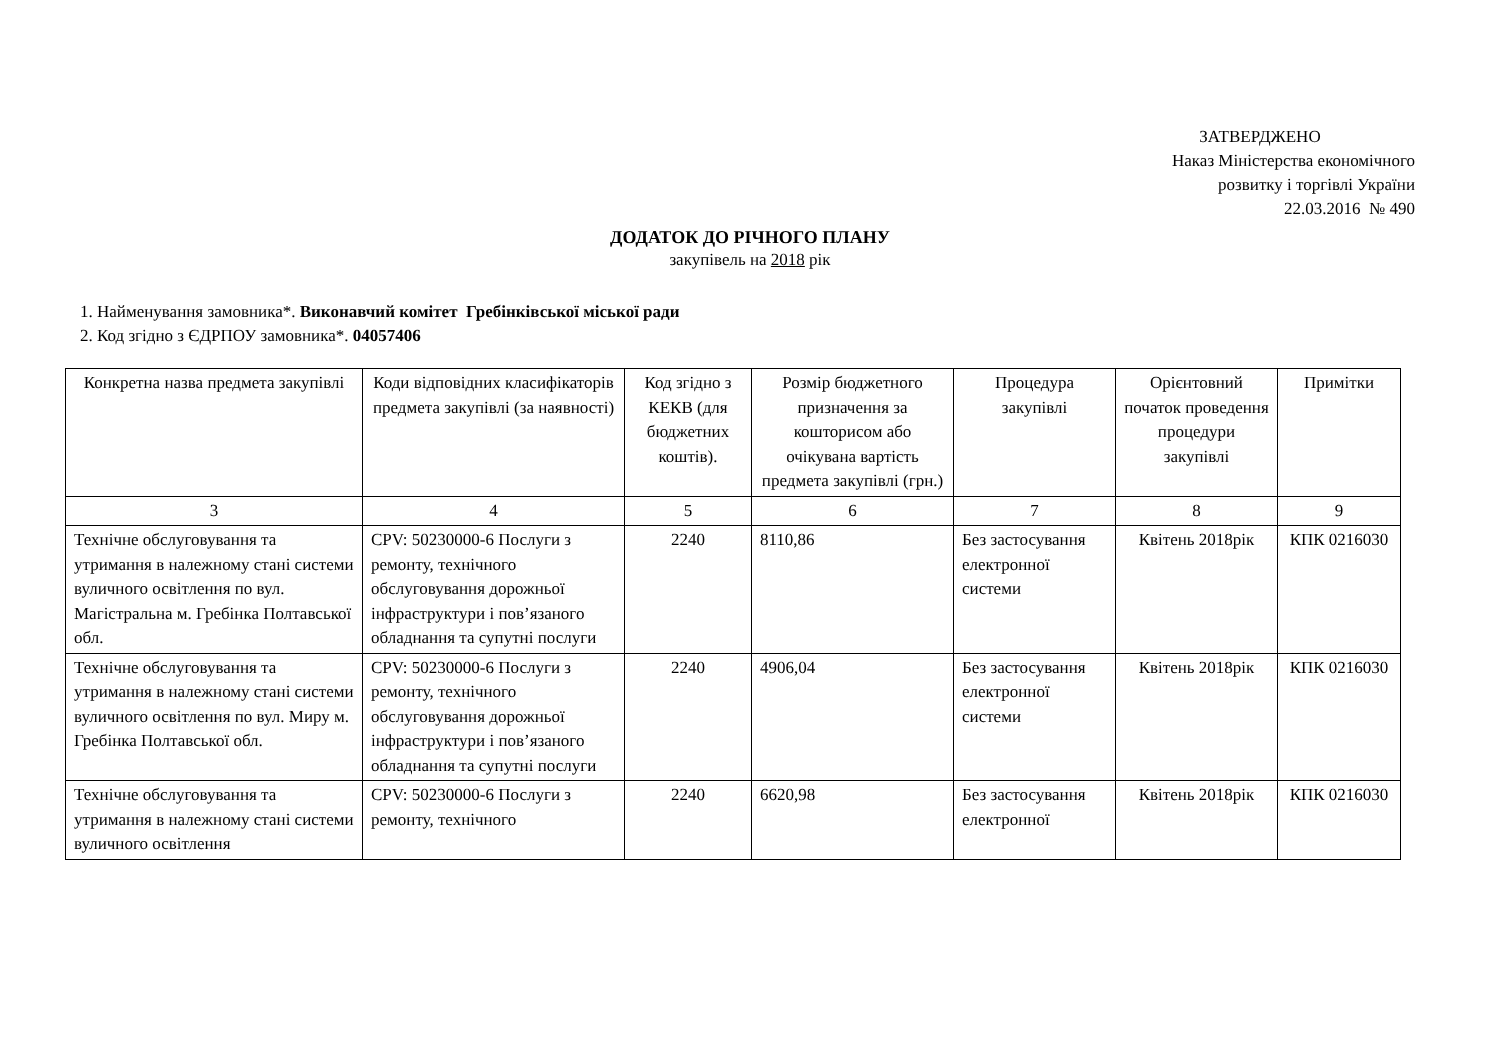ЗАТВЕРДЖЕНО
Наказ Міністерства економічного
розвитку і торгівлі України
22.03.2016 № 490
ДОДАТОК ДО РІЧНОГО ПЛАНУ
закупівель на 2018 рік
1. Найменування замовника*. Виконавчий комітет Гребінківської міської ради
2. Код згідно з ЄДРПОУ замовника*. 04057406
| Конкретна назва предмета закупівлі | Коди відповідних класифікаторів предмета закупівлі (за наявності) | Код згідно з КЕКВ (для бюджетних коштів). | Розмір бюджетного призначення за кошторисом або очікувана вартість предмета закупівлі (грн.) | Процедура закупівлі | Орієнтовний початок проведення процедури закупівлі | Примітки |
| --- | --- | --- | --- | --- | --- | --- |
| 3 | 4 | 5 | 6 | 7 | 8 | 9 |
| Технічне обслуговування та утримання в належному стані системи вуличного освітлення по вул. Магістральна м. Гребінка Полтавської обл. | CPV: 50230000-6 Послуги з ремонту, технічного обслуговування дорожньої інфраструктури і пов’язаного обладнання та супутні послуги | 2240 | 8110,86 | Без застосування електронної системи | Квітень 2018рік | КПК 0216030 |
| Технічне обслуговування та утримання в належному стані системи вуличного освітлення по вул. Миру м. Гребінка Полтавської обл. | CPV: 50230000-6 Послуги з ремонту, технічного обслуговування дорожньої інфраструктури і пов’язаного обладнання та супутні послуги | 2240 | 4906,04 | Без застосування електронної системи | Квітень 2018рік | КПК 0216030 |
| Технічне обслуговування та утримання в належному стані системи вуличного освітлення | CPV: 50230000-6 Послуги з ремонту, технічного | 2240 | 6620,98 | Без застосування електронної | Квітень 2018рік | КПК 0216030 |